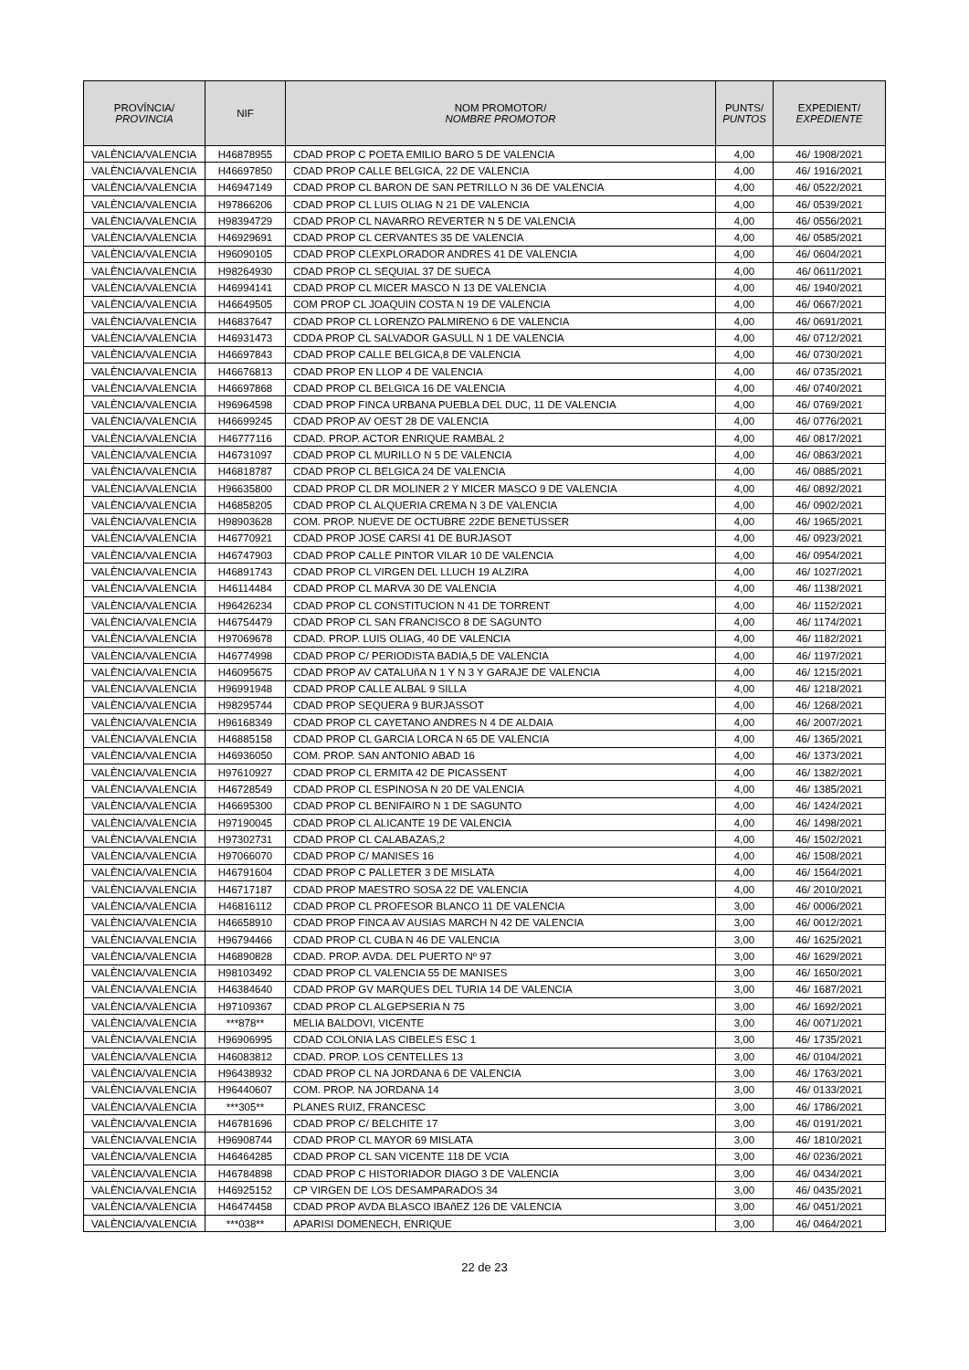| PROVÍNCIA/ PROVINCIA | NIF | NOM PROMOTOR/ NOMBRE PROMOTOR | PUNTS/ PUNTOS | EXPEDIENT/ EXPEDIENTE |
| --- | --- | --- | --- | --- |
| VALÈNCIA/VALENCIA | H46878955 | CDAD PROP C POETA EMILIO BARO 5 DE VALENCIA | 4,00 | 46/ 1908/2021 |
| VALÈNCIA/VALENCIA | H46697850 | CDAD PROP CALLE BELGICA, 22 DE VALENCIA | 4,00 | 46/ 1916/2021 |
| VALÈNCIA/VALENCIA | H46947149 | CDAD PROP CL BARON DE SAN PETRILLO N 36 DE VALENCIA | 4,00 | 46/ 0522/2021 |
| VALÈNCIA/VALENCIA | H97866206 | CDAD PROP CL LUIS OLIAG N 21 DE VALENCIA | 4,00 | 46/ 0539/2021 |
| VALÈNCIA/VALENCIA | H98394729 | CDAD PROP CL NAVARRO REVERTER N 5 DE VALENCIA | 4,00 | 46/ 0556/2021 |
| VALÈNCIA/VALENCIA | H46929691 | CDAD PROP CL CERVANTES 35 DE VALENCIA | 4,00 | 46/ 0585/2021 |
| VALÈNCIA/VALENCIA | H96090105 | CDAD PROP CLEXPLORADOR ANDRES 41 DE VALENCIA | 4,00 | 46/ 0604/2021 |
| VALÈNCIA/VALENCIA | H98264930 | CDAD PROP CL SEQUIAL 37 DE SUECA | 4,00 | 46/ 0611/2021 |
| VALÈNCIA/VALENCIA | H46994141 | CDAD PROP CL MICER MASCO N 13 DE VALENCIA | 4,00 | 46/ 1940/2021 |
| VALÈNCIA/VALENCIA | H46649505 | COM PROP CL JOAQUIN COSTA N 19 DE VALENCIA | 4,00 | 46/ 0667/2021 |
| VALÈNCIA/VALENCIA | H46837647 | CDAD PROP CL LORENZO PALMIRENO 6 DE VALENCIA | 4,00 | 46/ 0691/2021 |
| VALÈNCIA/VALENCIA | H46931473 | CDDA PROP CL SALVADOR GASULL N 1 DE VALENCIA | 4,00 | 46/ 0712/2021 |
| VALÈNCIA/VALENCIA | H46697843 | CDAD PROP CALLE BELGICA,8 DE VALENCIA | 4,00 | 46/ 0730/2021 |
| VALÈNCIA/VALENCIA | H46676813 | CDAD PROP EN LLOP 4 DE VALENCIA | 4,00 | 46/ 0735/2021 |
| VALÈNCIA/VALENCIA | H46697868 | CDAD PROP CL BELGICA 16 DE VALENCIA | 4,00 | 46/ 0740/2021 |
| VALÈNCIA/VALENCIA | H96964598 | CDAD PROP FINCA URBANA PUEBLA DEL DUC, 11 DE VALENCIA | 4,00 | 46/ 0769/2021 |
| VALÈNCIA/VALENCIA | H46699245 | CDAD PROP AV OEST 28 DE VALENCIA | 4,00 | 46/ 0776/2021 |
| VALÈNCIA/VALENCIA | H46777116 | CDAD. PROP. ACTOR ENRIQUE RAMBAL 2 | 4,00 | 46/ 0817/2021 |
| VALÈNCIA/VALENCIA | H46731097 | CDAD PROP CL MURILLO N 5 DE VALENCIA | 4,00 | 46/ 0863/2021 |
| VALÈNCIA/VALENCIA | H46818787 | CDAD PROP CL BELGICA 24 DE VALENCIA | 4,00 | 46/ 0885/2021 |
| VALÈNCIA/VALENCIA | H96635800 | CDAD PROP CL DR MOLINER 2 Y MICER MASCO 9 DE VALENCIA | 4,00 | 46/ 0892/2021 |
| VALÈNCIA/VALENCIA | H46858205 | CDAD PROP CL ALQUERIA CREMA N 3 DE VALENCIA | 4,00 | 46/ 0902/2021 |
| VALÈNCIA/VALENCIA | H98903628 | COM. PROP. NUEVE DE OCTUBRE 22DE BENETUSSER | 4,00 | 46/ 1965/2021 |
| VALÈNCIA/VALENCIA | H46770921 | CDAD PROP JOSE CARSI 41 DE BURJASOT | 4,00 | 46/ 0923/2021 |
| VALÈNCIA/VALENCIA | H46747903 | CDAD PROP CALLE PINTOR VILAR 10 DE VALENCIA | 4,00 | 46/ 0954/2021 |
| VALÈNCIA/VALENCIA | H46891743 | CDAD PROP CL VIRGEN DEL LLUCH 19 ALZIRA | 4,00 | 46/ 1027/2021 |
| VALÈNCIA/VALENCIA | H46114484 | CDAD PROP CL MARVA 30 DE VALENCIA | 4,00 | 46/ 1138/2021 |
| VALÈNCIA/VALENCIA | H96426234 | CDAD PROP CL CONSTITUCION N 41 DE TORRENT | 4,00 | 46/ 1152/2021 |
| VALÈNCIA/VALENCIA | H46754479 | CDAD PROP CL SAN FRANCISCO 8 DE SAGUNTO | 4,00 | 46/ 1174/2021 |
| VALÈNCIA/VALENCIA | H97069678 | CDAD. PROP. LUIS OLIAG, 40 DE VALENCIA | 4,00 | 46/ 1182/2021 |
| VALÈNCIA/VALENCIA | H46774998 | CDAD PROP C/ PERIODISTA BADIA,5 DE VALENCIA | 4,00 | 46/ 1197/2021 |
| VALÈNCIA/VALENCIA | H46095675 | CDAD PROP AV CATALUñA N 1 Y N 3 Y GARAJE DE VALENCIA | 4,00 | 46/ 1215/2021 |
| VALÈNCIA/VALENCIA | H96991948 | CDAD PROP CALLE ALBAL 9 SILLA | 4,00 | 46/ 1218/2021 |
| VALÈNCIA/VALENCIA | H98295744 | CDAD PROP SEQUERA 9 BURJASSOT | 4,00 | 46/ 1268/2021 |
| VALÈNCIA/VALENCIA | H96168349 | CDAD PROP CL CAYETANO ANDRES N 4 DE ALDAIA | 4,00 | 46/ 2007/2021 |
| VALÈNCIA/VALENCIA | H46885158 | CDAD PROP CL GARCIA LORCA N 65 DE VALENCIA | 4,00 | 46/ 1365/2021 |
| VALÈNCIA/VALENCIA | H46936050 | COM. PROP. SAN ANTONIO ABAD 16 | 4,00 | 46/ 1373/2021 |
| VALÈNCIA/VALENCIA | H97610927 | CDAD PROP CL ERMITA 42 DE PICASSENT | 4,00 | 46/ 1382/2021 |
| VALÈNCIA/VALENCIA | H46728549 | CDAD PROP CL ESPINOSA N 20 DE VALENCIA | 4,00 | 46/ 1385/2021 |
| VALÈNCIA/VALENCIA | H46695300 | CDAD PROP CL BENIFAIRO N 1 DE SAGUNTO | 4,00 | 46/ 1424/2021 |
| VALÈNCIA/VALENCIA | H97190045 | CDAD PROP CL ALICANTE 19 DE VALENCIA | 4,00 | 46/ 1498/2021 |
| VALÈNCIA/VALENCIA | H97302731 | CDAD PROP CL CALABAZAS,2 | 4,00 | 46/ 1502/2021 |
| VALÈNCIA/VALENCIA | H97066070 | CDAD PROP C/ MANISES 16 | 4,00 | 46/ 1508/2021 |
| VALÈNCIA/VALENCIA | H46791604 | CDAD PROP C PALLETER 3 DE MISLATA | 4,00 | 46/ 1564/2021 |
| VALÈNCIA/VALENCIA | H46717187 | CDAD PROP MAESTRO SOSA 22 DE VALENCIA | 4,00 | 46/ 2010/2021 |
| VALÈNCIA/VALENCIA | H46816112 | CDAD PROP CL PROFESOR BLANCO 11 DE VALENCIA | 3,00 | 46/ 0006/2021 |
| VALÈNCIA/VALENCIA | H46658910 | CDAD PROP FINCA AV AUSIAS MARCH N 42 DE VALENCIA | 3,00 | 46/ 0012/2021 |
| VALÈNCIA/VALENCIA | H96794466 | CDAD PROP CL CUBA N 46 DE VALENCIA | 3,00 | 46/ 1625/2021 |
| VALÈNCIA/VALENCIA | H46890828 | CDAD. PROP. AVDA. DEL PUERTO Nº 97 | 3,00 | 46/ 1629/2021 |
| VALÈNCIA/VALENCIA | H98103492 | CDAD PROP CL VALENCIA 55 DE MANISES | 3,00 | 46/ 1650/2021 |
| VALÈNCIA/VALENCIA | H46384640 | CDAD PROP GV MARQUES DEL TURIA 14 DE VALENCIA | 3,00 | 46/ 1687/2021 |
| VALÈNCIA/VALENCIA | H97109367 | CDAD PROP CL ALGEPSERIA N 75 | 3,00 | 46/ 1692/2021 |
| VALÈNCIA/VALENCIA | ***878** | MELIA BALDOVI, VICENTE | 3,00 | 46/ 0071/2021 |
| VALÈNCIA/VALENCIA | H96906995 | CDAD COLONIA LAS CIBELES ESC 1 | 3,00 | 46/ 1735/2021 |
| VALÈNCIA/VALENCIA | H46083812 | CDAD. PROP. LOS CENTELLES 13 | 3,00 | 46/ 0104/2021 |
| VALÈNCIA/VALENCIA | H96438932 | CDAD PROP CL NA JORDANA 6 DE VALENCIA | 3,00 | 46/ 1763/2021 |
| VALÈNCIA/VALENCIA | H96440607 | COM. PROP. NA JORDANA 14 | 3,00 | 46/ 0133/2021 |
| VALÈNCIA/VALENCIA | ***305** | PLANES RUIZ, FRANCESC | 3,00 | 46/ 1786/2021 |
| VALÈNCIA/VALENCIA | H46781696 | CDAD PROP C/ BELCHITE 17 | 3,00 | 46/ 0191/2021 |
| VALÈNCIA/VALENCIA | H96908744 | CDAD PROP CL MAYOR 69 MISLATA | 3,00 | 46/ 1810/2021 |
| VALÈNCIA/VALENCIA | H46464285 | CDAD PROP CL SAN VICENTE 118 DE VCIA | 3,00 | 46/ 0236/2021 |
| VALÈNCIA/VALENCIA | H46784898 | CDAD PROP C HISTORIADOR DIAGO 3 DE VALENCIA | 3,00 | 46/ 0434/2021 |
| VALÈNCIA/VALENCIA | H46925152 | CP VIRGEN DE LOS DESAMPARADOS 34 | 3,00 | 46/ 0435/2021 |
| VALÈNCIA/VALENCIA | H46474458 | CDAD PROP AVDA BLASCO IBAñEZ 126 DE VALENCIA | 3,00 | 46/ 0451/2021 |
| VALÈNCIA/VALENCIA | ***038** | APARISI DOMENECH, ENRIQUE | 3,00 | 46/ 0464/2021 |
22 de 23